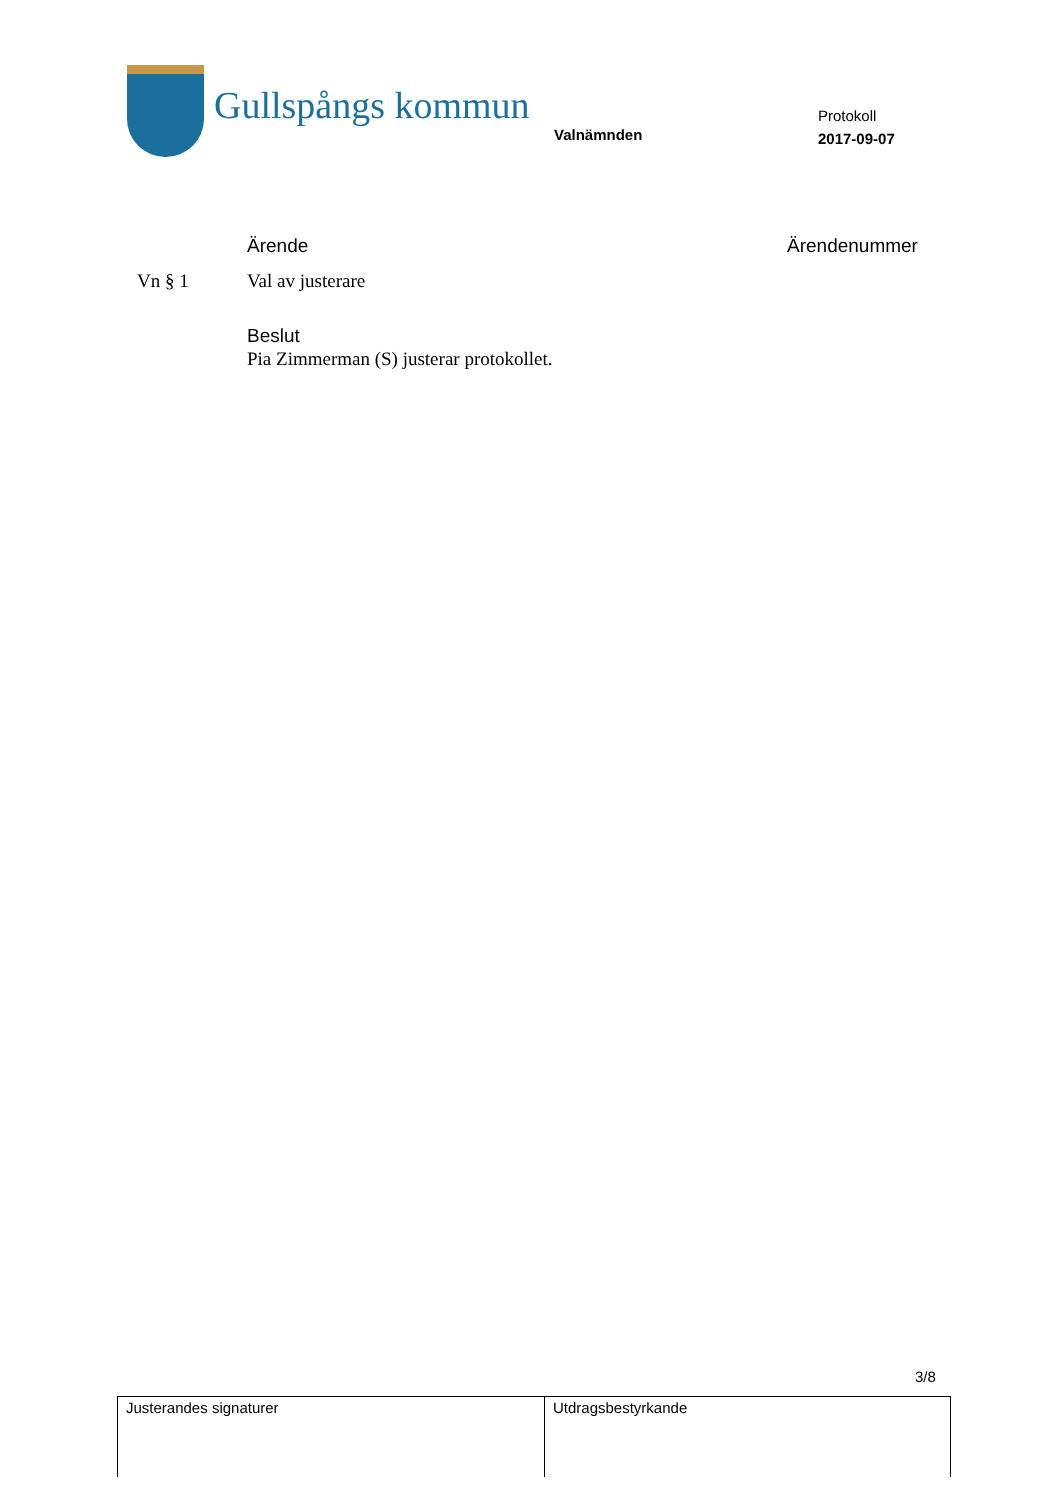Gullspångs kommun
Valnämnden
Protokoll
2017-09-07
Ärende Ärendenummer
Vn § 1 Val av justerare
Beslut
Pia Zimmerman (S) justerar protokollet.
3/8
| Justerandes signaturer | Utdragsbestyrkande |